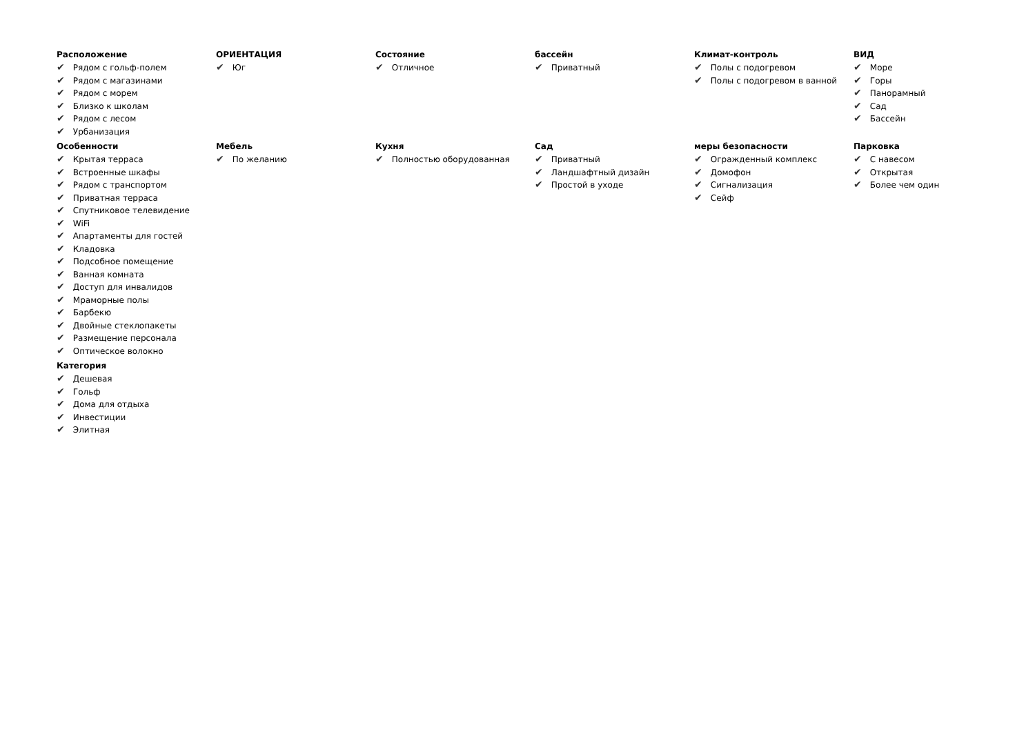Расположение
✔ Рядом с гольф-полем
✔ Рядом с магазинами
✔ Рядом с морем
✔ Близко к школам
✔ Рядом с лесом
✔ Урбанизация
ОРИЕНТАЦИЯ
✔ Юг
Состояние
✔ Отличное
бассейн
✔ Приватный
Климат-контроль
✔ Полы с подогревом
✔ Полы с подогревом в ванной
ВИД
✔ Море
✔ Горы
✔ Панорамный
✔ Сад
✔ Бассейн
Особенности
✔ Крытая терраса
✔ Встроенные шкафы
✔ Рядом с транспортом
✔ Приватная терраса
✔ Спутниковое телевидение
✔ WiFi
✔ Апартаменты для гостей
✔ Кладовка
✔ Подсобное помещение
✔ Ванная комната
✔ Доступ для инвалидов
✔ Мраморные полы
✔ Барбекю
✔ Двойные стеклопакеты
✔ Размещение персонала
✔ Оптическое волокно
Мебель
✔ По желанию
Кухня
✔ Полностью оборудованная
Сад
✔ Приватный
✔ Ландшафтный дизайн
✔ Простой в уходе
меры безопасности
✔ Огражденный комплекс
✔ Домофон
✔ Сигнализация
✔ Сейф
Парковка
✔ С навесом
✔ Открытая
✔ Более чем один
Категория
✔ Дешевая
✔ Гольф
✔ Дома для отдыха
✔ Инвестиции
✔ Элитная